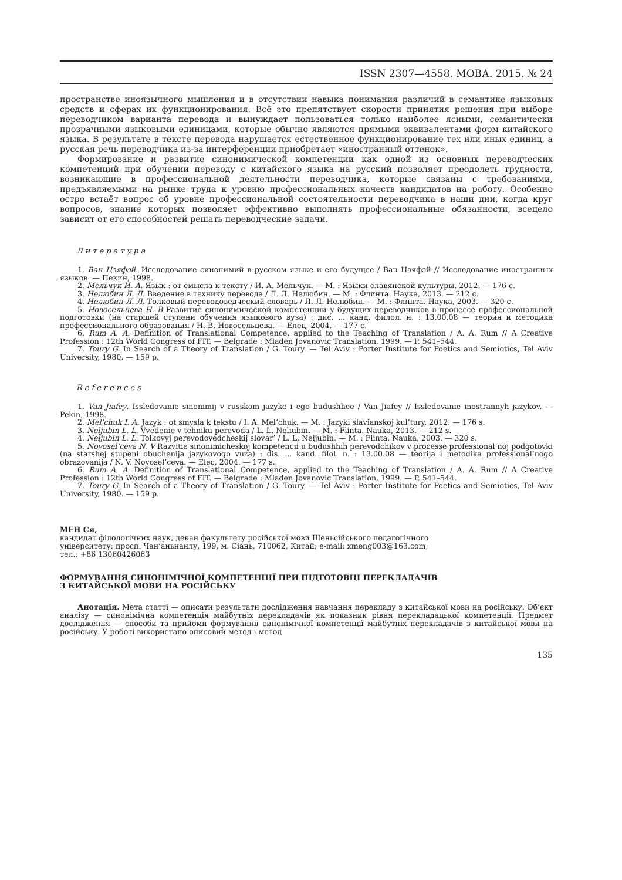ISSN 2307—4558. МОВА. 2015. № 24
пространстве иноязычного мышления и в отсутствии навыка понимания различий в семантике языковых средств и сферах их функционирования. Всё это препятствует скорости принятия решения при выборе переводчиком варианта перевода и вынуждает пользоваться только наиболее ясными, семантически прозрачными языковыми единицами, которые обычно являются прямыми эквивалентами форм китайского языка. В результате в тексте перевода нарушается естественное функционирование тех или иных единиц, а русская речь переводчика из-за интерференции приобретает «иностранный оттенок».
Формирование и развитие синонимической компетенции как одной из основных переводческих компетенций при обучении переводу с китайского языка на русский позволяет преодолеть трудности, возникающие в профессиональной деятельности переводчика, которые связаны с требованиями, предъявляемыми на рынке труда к уровню профессиональных качеств кандидатов на работу. Особенно остро встаёт вопрос об уровне профессиональной состоятельности переводчика в наши дни, когда круг вопросов, знание которых позволяет эффективно выполнять профессиональные обязанности, всецело зависит от его способностей решать переводческие задачи.
Литература
1. Ван Цзяфэй. Исследование синонимий в русском языке и его будущее / Ван Цзяфэй // Исследование иностранных языков. — Пекин, 1998.
2. Мельчук И. А. Язык : от смысла к тексту / И. А. Мельчук. — М. : Языки славянской культуры, 2012. — 176 с.
3. Нелюбин Л. Л. Введение в технику перевода / Л. Л. Нелюбин. — М. : Флинта. Наука, 2013. — 212 с.
4. Нелюбин Л. Л. Толковый переводоведческий словарь / Л. Л. Нелюбин. — М. : Флинта. Наука, 2003. — 320 с.
5. Новосельцева Н. В Развитие синонимической компетенции у будущих переводчиков в процессе профессиональной подготовки (на старшей ступени обучения языкового вуза) : дис. ... канд. филол. н. : 13.00.08 — теория и методика профессионального образования / Н. В. Новосельцева. — Елец, 2004. — 177 с.
6. Rum A. A. Definition of Translational Competence, applied to the Teaching of Translation / A. A. Rum // A Creative Profession : 12th World Congress of FIT. — Belgrade : Mladen Jovanovic Translation, 1999. — P. 541–544.
7. Toury G. In Search of a Theory of Translation / G. Toury. — Tel Aviv : Porter Institute for Poetics and Semiotics, Tel Aviv University, 1980. — 159 p.
References
1. Van Jiafey. Issledovanie sinonimij v russkom jazyke i ego budushhee / Van Jiafey // Issledovanie inostrannyh jazykov. — Pekin, 1998.
2. Mel’chuk I. A. Jazyk : ot smysla k tekstu / I. A. Mel’chuk. — M. : Jazyki slavianskoj kul’tury, 2012. — 176 s.
3. Neljubin L. L. Vvedenie v tehniku perevoda / L. L. Neliubin. — M. : Flinta. Nauka, 2013. — 212 s.
4. Neljubin L. L. Tolkovyj perevodovedcheskij slovar’ / L. L. Neljubin. — M. : Flinta. Nauka, 2003. — 320 s.
5. Novosel’ceva N. V Razvitie sinonimicheskoj kompetencii u budushhih perevodchikov v processe professional’noj podgotovki (na starshej stupeni obuchenija jazykovogo vuza) : dis. ... kand. filol. n. : 13.00.08 — teorija i metodika professional’nogo obrazovanija / N. V. Novosel’ceva. — Elec, 2004. — 177 s.
6. Rum A. A. Definition of Translational Competence, applied to the Teaching of Translation / A. A. Rum // A Creative Profession : 12th World Congress of FIT. — Belgrade : Mladen Jovanovic Translation, 1999. — P. 541–544.
7. Toury G. In Search of a Theory of Translation / G. Toury. — Tel Aviv : Porter Institute for Poetics and Semiotics, Tel Aviv University, 1980. — 159 p.
МЕН Ся,
кандидат філологічних наук, декан факультету російської мови Шеньсійського педагогічного
університету; просп. Чан’аньнанлу, 199, м. Сіань, 710062, Китай; e-mail: xmeng003@163.com;
тел.: +86 13060426063
ФОРМУВАННЯ СИНОНІМІЧНОЇ КОМПЕТЕНЦІЇ ПРИ ПІДГОТОВЦІ ПЕРЕКЛАДАЧІВ
З КИТАЙСЬКОЇ МОВИ НА РОСІЙСЬКУ
Анотація. Мета статті — описати результати дослідження навчання перекладу з китайської мови на російську. Об’єкт аналізу — синонімічна компетенція майбутніх перекладачів як показник рівня перекладацької компетенції. Предмет дослідження — способи та прийоми формування синонімічної компетенції майбутніх перекладачів з китайської мови на російську. У роботі використано описовий метод і метод
135